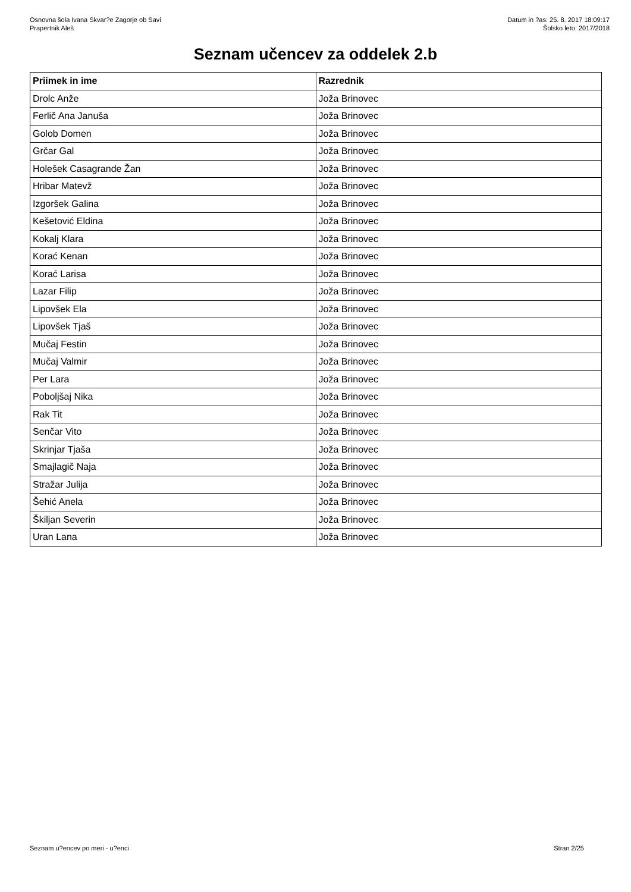Osnovna šola Ivana Skvar?e Zagorje ob Savi
Prapertnik Aleš
Datum in ?as: 25. 8. 2017 18:09:17
Šolsko leto: 2017/2018
Seznam učencev za oddelek 2.b
| Priimek in ime | Razrednik |
| --- | --- |
| Drolc Anže | Joža Brinovec |
| Ferlič Ana Januša | Joža Brinovec |
| Golob Domen | Joža Brinovec |
| Grčar Gal | Joža Brinovec |
| Holešek Casagrande Žan | Joža Brinovec |
| Hribar Matevž | Joža Brinovec |
| Izgoršek Galina | Joža Brinovec |
| Kešetović Eldina | Joža Brinovec |
| Kokalj Klara | Joža Brinovec |
| Korać Kenan | Joža Brinovec |
| Korać Larisa | Joža Brinovec |
| Lazar Filip | Joža Brinovec |
| Lipovšek Ela | Joža Brinovec |
| Lipovšek Tjaš | Joža Brinovec |
| Mučaj Festin | Joža Brinovec |
| Mučaj Valmir | Joža Brinovec |
| Per Lara | Joža Brinovec |
| Poboljšaj Nika | Joža Brinovec |
| Rak Tit | Joža Brinovec |
| Senčar Vito | Joža Brinovec |
| Skrinjar Tjaša | Joža Brinovec |
| Smajlagič Naja | Joža Brinovec |
| Stražar Julija | Joža Brinovec |
| Šehić Anela | Joža Brinovec |
| Škiljan Severin | Joža Brinovec |
| Uran Lana | Joža Brinovec |
Seznam u?encev po meri - u?enci
Stran 2/25